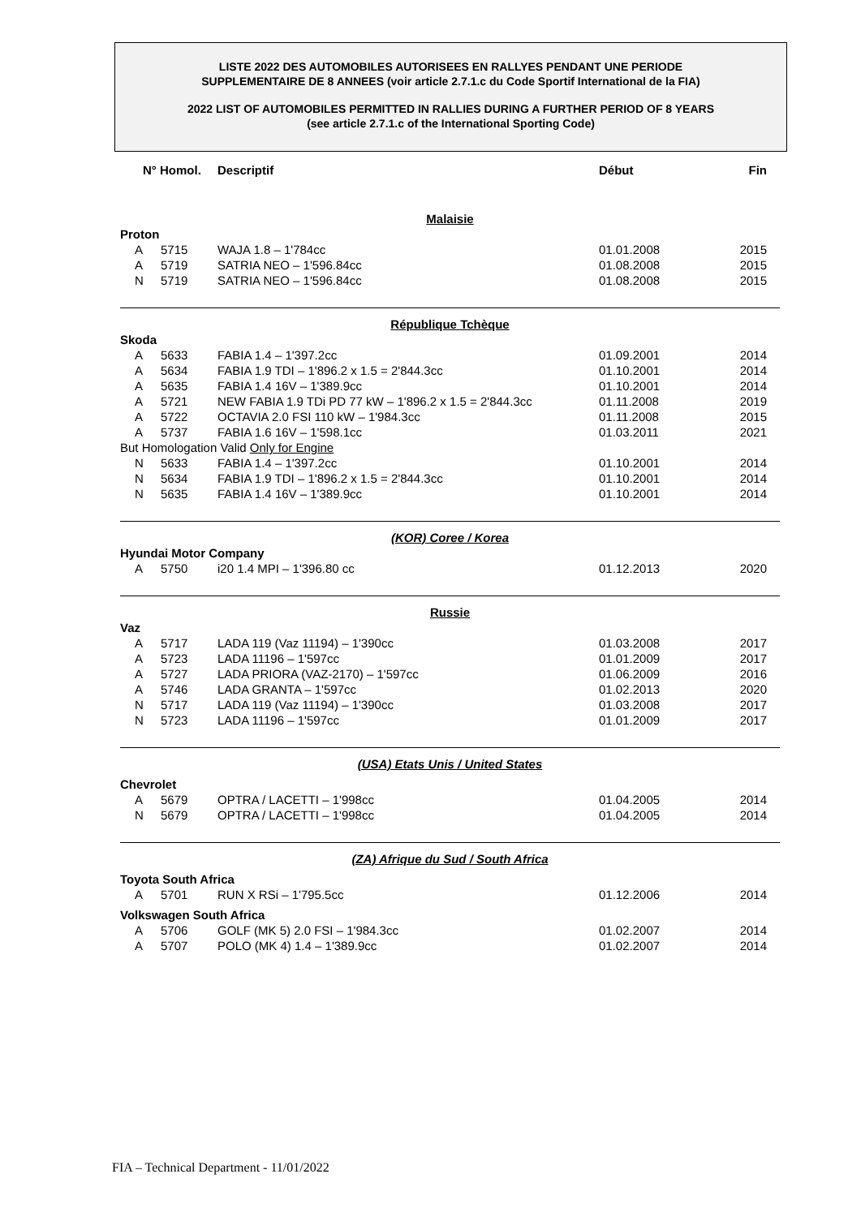LISTE 2022 DES AUTOMOBILES AUTORISEES EN RALLYES PENDANT UNE PERIODE
SUPPLEMENTAIRE DE 8 ANNEES (voir article 2.7.1.c du Code Sportif International de la FIA)
2022 LIST OF AUTOMOBILES PERMITTED IN RALLIES DURING A FURTHER PERIOD OF 8 YEARS
(see article 2.7.1.c of the International Sporting Code)
| N° Homol. | | Descriptif | Début | Fin |
| --- | --- | --- | --- | --- |
| Malaisie | | | | |
| Proton | | | | |
| A | 5715 | WAJA 1.8 – 1'784cc | 01.01.2008 | 2015 |
| A | 5719 | SATRIA NEO – 1'596.84cc | 01.08.2008 | 2015 |
| N | 5719 | SATRIA NEO – 1'596.84cc | 01.08.2008 | 2015 |
| République Tchèque | | | | |
| Skoda | | | | |
| A | 5633 | FABIA 1.4 – 1'397.2cc | 01.09.2001 | 2014 |
| A | 5634 | FABIA 1.9 TDI – 1'896.2 x 1.5 = 2'844.3cc | 01.10.2001 | 2014 |
| A | 5635 | FABIA 1.4 16V – 1'389.9cc | 01.10.2001 | 2014 |
| A | 5721 | NEW FABIA 1.9 TDi PD 77 kW – 1'896.2 x 1.5 = 2'844.3cc | 01.11.2008 | 2019 |
| A | 5722 | OCTAVIA 2.0 FSI 110 kW – 1'984.3cc | 01.11.2008 | 2015 |
| A | 5737 | FABIA 1.6 16V – 1'598.1cc | 01.03.2011 | 2021 |
| But Homologation Valid Only for Engine | | | | |
| N | 5633 | FABIA 1.4 – 1'397.2cc | 01.10.2001 | 2014 |
| N | 5634 | FABIA 1.9 TDI – 1'896.2 x 1.5 = 2'844.3cc | 01.10.2001 | 2014 |
| N | 5635 | FABIA 1.4 16V – 1'389.9cc | 01.10.2001 | 2014 |
| (KOR) Coree / Korea | | | | |
| Hyundai Motor Company | | | | |
| A | 5750 | i20 1.4 MPI – 1'396.80 cc | 01.12.2013 | 2020 |
| Russie | | | | |
| Vaz | | | | |
| A | 5717 | LADA 119 (Vaz 11194) – 1'390cc | 01.03.2008 | 2017 |
| A | 5723 | LADA 11196 – 1'597cc | 01.01.2009 | 2017 |
| A | 5727 | LADA PRIORA (VAZ-2170) – 1'597cc | 01.06.2009 | 2016 |
| A | 5746 | LADA GRANTA – 1'597cc | 01.02.2013 | 2020 |
| N | 5717 | LADA 119 (Vaz 11194) – 1'390cc | 01.03.2008 | 2017 |
| N | 5723 | LADA 11196 – 1'597cc | 01.01.2009 | 2017 |
| (USA) Etats Unis / United States | | | | |
| Chevrolet | | | | |
| A | 5679 | OPTRA / LACETTI – 1'998cc | 01.04.2005 | 2014 |
| N | 5679 | OPTRA / LACETTI – 1'998cc | 01.04.2005 | 2014 |
| (ZA) Afrique du Sud / South Africa | | | | |
| Toyota South Africa | | | | |
| A | 5701 | RUN X RSi – 1'795.5cc | 01.12.2006 | 2014 |
| Volkswagen South Africa | | | | |
| A | 5706 | GOLF (MK 5) 2.0 FSI – 1'984.3cc | 01.02.2007 | 2014 |
| A | 5707 | POLO (MK 4) 1.4 – 1'389.9cc | 01.02.2007 | 2014 |
FIA – Technical Department - 11/01/2022